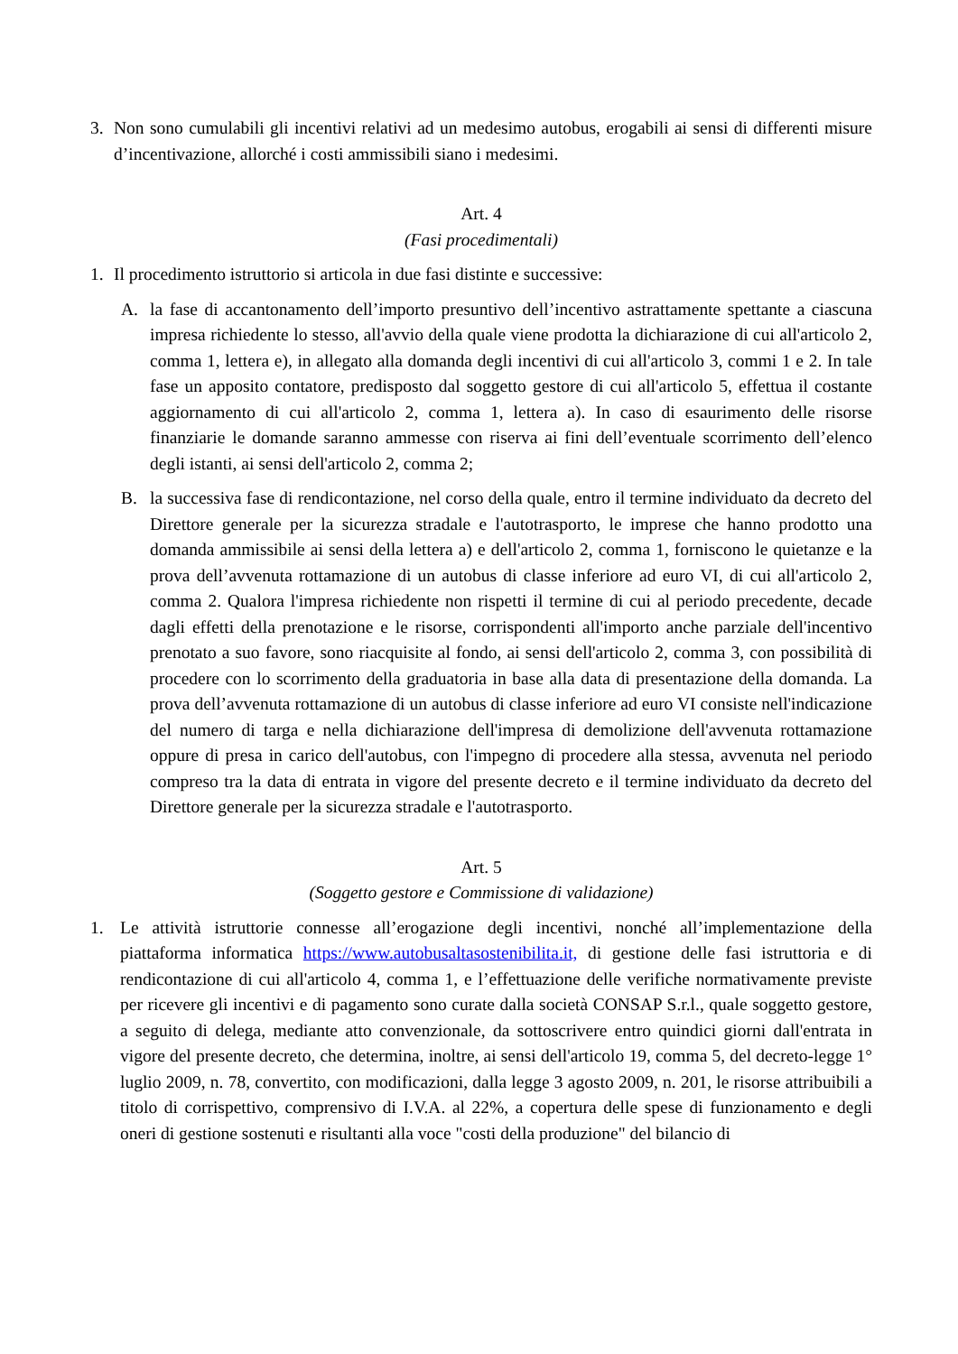3. Non sono cumulabili gli incentivi relativi ad un medesimo autobus, erogabili ai sensi di differenti misure d’incentivazione, allorché i costi ammissibili siano i medesimi.
Art. 4
(Fasi procedimentali)
1. Il procedimento istruttorio si articola in due fasi distinte e successive:
A. la fase di accantonamento dell’importo presuntivo dell’incentivo astrattamente spettante a ciascuna impresa richiedente lo stesso, all'avvio della quale viene prodotta la dichiarazione di cui all'articolo 2, comma 1, lettera e), in allegato alla domanda degli incentivi di cui all'articolo 3, commi 1 e 2. In tale fase un apposito contatore, predisposto dal soggetto gestore di cui all'articolo 5, effettua il costante aggiornamento di cui all'articolo 2, comma 1, lettera a). In caso di esaurimento delle risorse finanziarie le domande saranno ammesse con riserva ai fini dell’eventuale scorrimento dell’elenco degli istanti, ai sensi dell'articolo 2, comma 2;
B. la successiva fase di rendicontazione, nel corso della quale, entro il termine individuato da decreto del Direttore generale per la sicurezza stradale e l'autotrasporto, le imprese che hanno prodotto una domanda ammissibile ai sensi della lettera a) e dell'articolo 2, comma 1, forniscono le quietanze e la prova dell’avvenuta rottamazione di un autobus di classe inferiore ad euro VI, di cui all'articolo 2, comma 2. Qualora l'impresa richiedente non rispetti il termine di cui al periodo precedente, decade dagli effetti della prenotazione e le risorse, corrispondenti all'importo anche parziale dell'incentivo prenotato a suo favore, sono riacquisite al fondo, ai sensi dell'articolo 2, comma 3, con possibilità di procedere con lo scorrimento della graduatoria in base alla data di presentazione della domanda. La prova dell’avvenuta rottamazione di un autobus di classe inferiore ad euro VI consiste nell'indicazione del numero di targa e nella dichiarazione dell'impresa di demolizione dell'avvenuta rottamazione oppure di presa in carico dell'autobus, con l'impegno di procedere alla stessa, avvenuta nel periodo compreso tra la data di entrata in vigore del presente decreto e il termine individuato da decreto del Direttore generale per la sicurezza stradale e l'autotrasporto.
Art. 5
(Soggetto gestore e Commissione di validazione)
1. Le attività istruttorie connesse all’erogazione degli incentivi, nonché all’implementazione della piattaforma informatica https://www.autobusaltasostenibilita.it, di gestione delle fasi istruttoria e di rendicontazione di cui all'articolo 4, comma 1, e l’effettuazione delle verifiche normativamente previste per ricevere gli incentivi e di pagamento sono curate dalla società CONSAP S.r.l., quale soggetto gestore, a seguito di delega, mediante atto convenzionale, da sottoscrivere entro quindici giorni dall'entrata in vigore del presente decreto, che determina, inoltre, ai sensi dell'articolo 19, comma 5, del decreto-legge 1° luglio 2009, n. 78, convertito, con modificazioni, dalla legge 3 agosto 2009, n. 201, le risorse attribuibili a titolo di corrispettivo, comprensivo di I.V.A. al 22%, a copertura delle spese di funzionamento e degli oneri di gestione sostenuti e risultanti alla voce "costi della produzione" del bilancio di